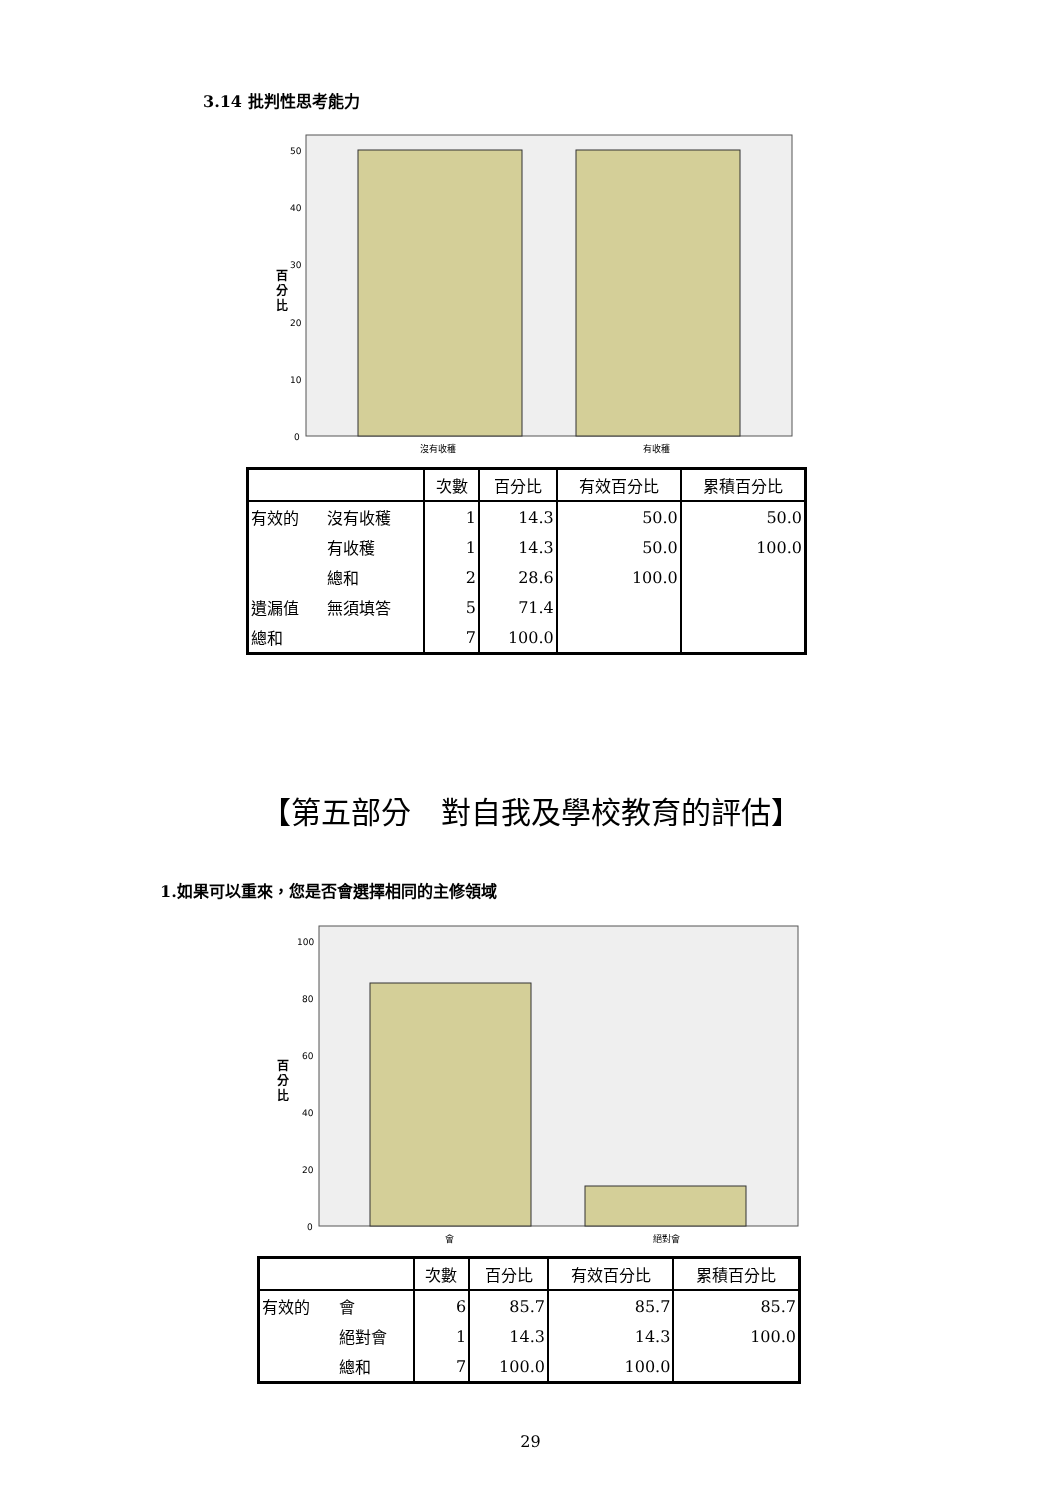3.14 批判性思考能力
百
分
比
50
40
30
20
10
0
沒有收穫
有收穫
| | | 次數 | 百分比 | 有效百分比 | 累積百分比 |
| --- | --- | --- | --- | --- | --- |
| 有效的 | 沒有收穫 | 1 | 14.3 | 50.0 | 50.0 |
| | 有收穫 | 1 | 14.3 | 50.0 | 100.0 |
| | 總和 | 2 | 28.6 | 100.0 | |
| 遺漏值 | 無須填答 | 5 | 71.4 | | |
| 總和 | | 7 | 100.0 | | |
【第五部分　對自我及學校教育的評估】
1.如果可以重來，您是否會選擇相同的主修領域
百
分
比
100
80
60
40
20
0
會
絕對會
| | | 次數 | 百分比 | 有效百分比 | 累積百分比 |
| --- | --- | --- | --- | --- | --- |
| 有效的 | 會 | 6 | 85.7 | 85.7 | 85.7 |
| | 絕對會 | 1 | 14.3 | 14.3 | 100.0 |
| | 總和 | 7 | 100.0 | 100.0 | |
29